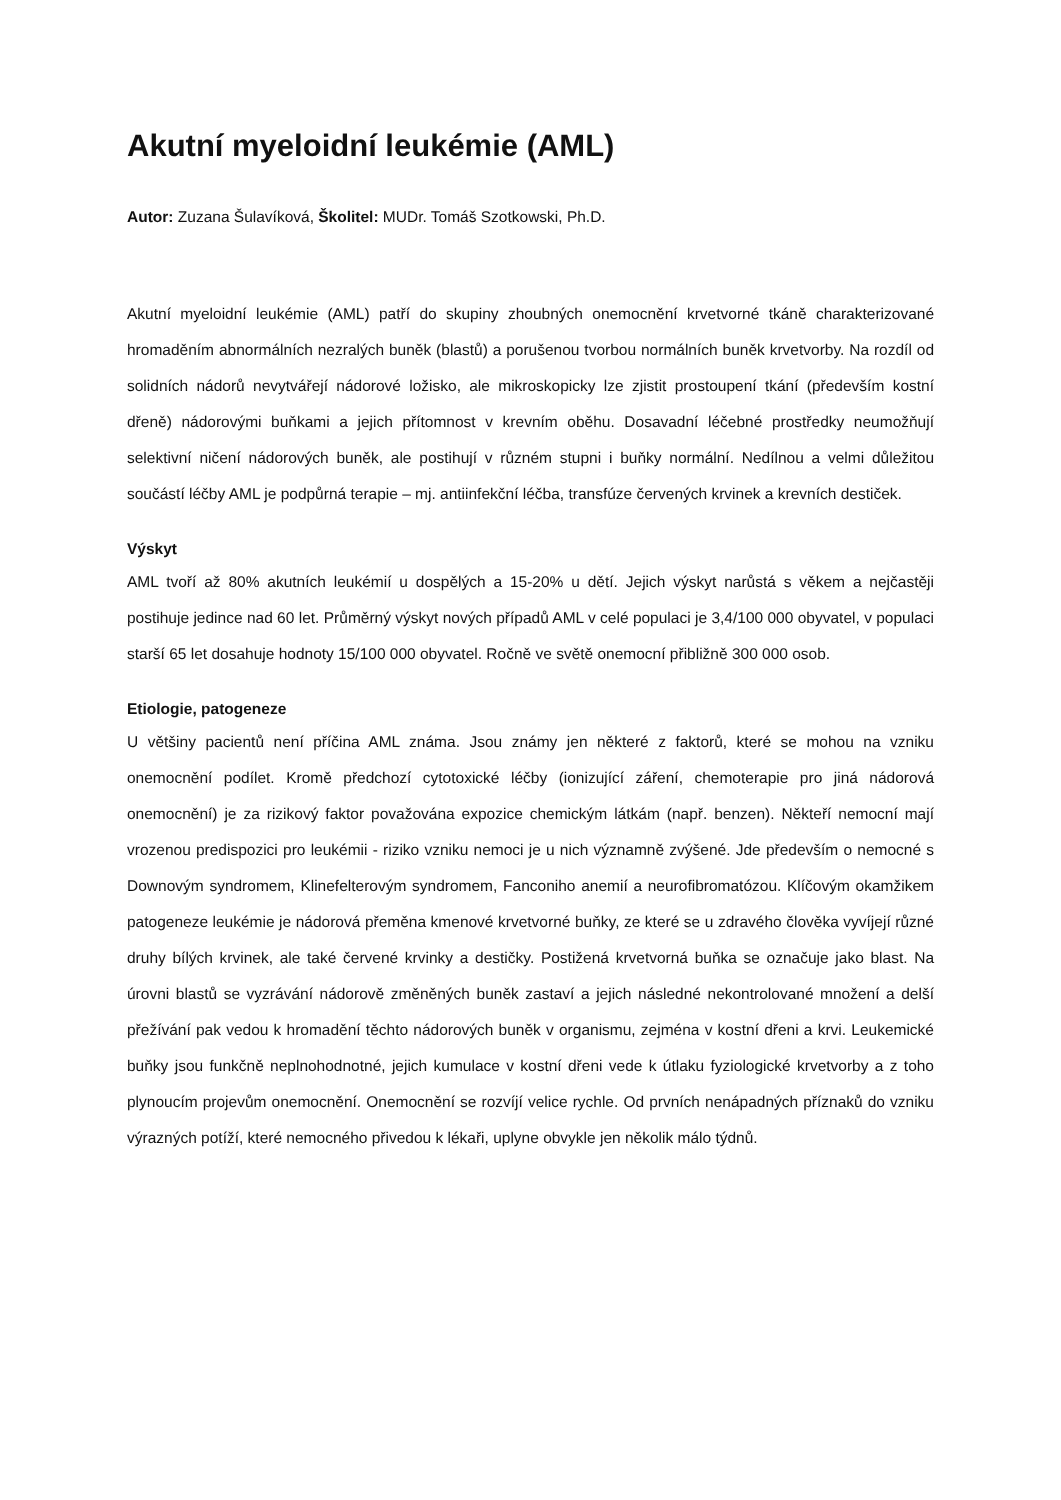Akutní myeloidní leukémie (AML)
Autor: Zuzana Šulavíková, Školitel: MUDr. Tomáš Szotkowski, Ph.D.
Akutní myeloidní leukémie (AML) patří do skupiny zhoubných onemocnění krvetvorné tkáně charakterizované hromaděním abnormálních nezralých buněk (blastů) a porušenou tvorbou normálních buněk krvetvorby. Na rozdíl od solidních nádorů nevytvářejí nádorové ložisko, ale mikroskopicky lze zjistit prostoupení tkání (především kostní dřeně) nádorovými buňkami a jejich přítomnost v krevním oběhu. Dosavadní léčebné prostředky neumožňují selektivní ničení nádorových buněk, ale postihují v různém stupni i buňky normální. Nedílnou a velmi důležitou součástí léčby AML je podpůrná terapie – mj. antiinfekční léčba, transfúze červených krvinek a krevních destiček.
Výskyt
AML tvoří až 80% akutních leukémií u dospělých a 15-20% u dětí. Jejich výskyt narůstá s věkem a nejčastěji postihuje jedince nad 60 let. Průměrný výskyt nových případů AML v celé populaci je 3,4/100 000 obyvatel, v populaci starší 65 let dosahuje hodnoty 15/100 000 obyvatel. Ročně ve světě onemocní přibližně 300 000 osob.
Etiologie, patogeneze
U většiny pacientů není příčina AML známa. Jsou známy jen některé z faktorů, které se mohou na vzniku onemocnění podílet. Kromě předchozí cytotoxické léčby (ionizující záření, chemoterapie pro jiná nádorová onemocnění) je za rizikový faktor považována expozice chemickým látkám (např. benzen). Někteří nemocní mají vrozenou predispozici pro leukémii - riziko vzniku nemoci je u nich významně zvýšené. Jde především o nemocné s Downovým syndromem, Klinefelterovým syndromem, Fanconiho anemií a neurofibromatózou. Klíčovým okamžikem patogeneze leukémie je nádorová přeměna kmenové krvetvorné buňky, ze které se u zdravého člověka vyvíjejí různé druhy bílých krvinek, ale také červené krvinky a destičky. Postižená krvetvorná buňka se označuje jako blast. Na úrovni blastů se vyzrávání nádorově změněných buněk zastaví a jejich následné nekontrolované množení a delší přežívání pak vedou k hromadění těchto nádorových buněk v organismu, zejména v kostní dřeni a krvi. Leukemické buňky jsou funkčně neplnohodnotné, jejich kumulace v kostní dřeni vede k útlaku fyziologické krvetvorby a z toho plynoucím projevům onemocnění. Onemocnění se rozvíjí velice rychle. Od prvních nenápadných příznaků do vzniku výrazných potíží, které nemocného přivedou k lékaři, uplyne obvykle jen několik málo týdnů.